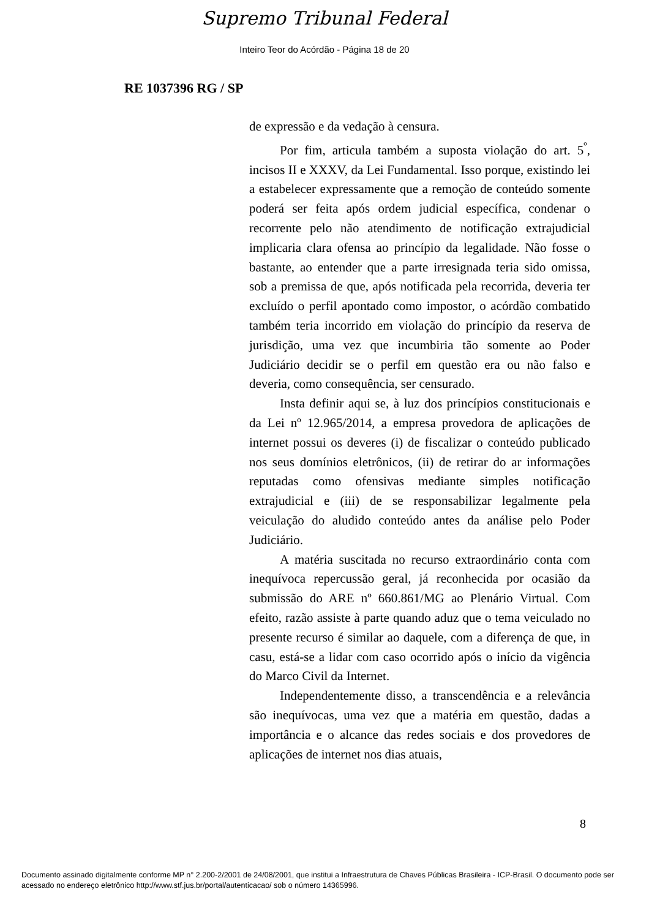Supremo Tribunal Federal
Inteiro Teor do Acórdão - Página 18 de 20
RE 1037396 RG / SP
de expressão e da vedação à censura.
Por fim, articula também a suposta violação do art. 5<sup>º</sup>, incisos II e XXXV, da Lei Fundamental. Isso porque, existindo lei a estabelecer expressamente que a remoção de conteúdo somente poderá ser feita após ordem judicial específica, condenar o recorrente pelo não atendimento de notificação extrajudicial implicaria clara ofensa ao princípio da legalidade. Não fosse o bastante, ao entender que a parte irresignada teria sido omissa, sob a premissa de que, após notificada pela recorrida, deveria ter excluído o perfil apontado como impostor, o acórdão combatido também teria incorrido em violação do princípio da reserva de jurisdição, uma vez que incumbiria tão somente ao Poder Judiciário decidir se o perfil em questão era ou não falso e deveria, como consequência, ser censurado.
Insta definir aqui se, à luz dos princípios constitucionais e da Lei nº 12.965/2014, a empresa provedora de aplicações de internet possui os deveres (i) de fiscalizar o conteúdo publicado nos seus domínios eletrônicos, (ii) de retirar do ar informações reputadas como ofensivas mediante simples notificação extrajudicial e (iii) de se responsabilizar legalmente pela veiculação do aludido conteúdo antes da análise pelo Poder Judiciário.
A matéria suscitada no recurso extraordinário conta com inequívoca repercussão geral, já reconhecida por ocasião da submissão do ARE nº 660.861/MG ao Plenário Virtual. Com efeito, razão assiste à parte quando aduz que o tema veiculado no presente recurso é similar ao daquele, com a diferença de que, in casu, está-se a lidar com caso ocorrido após o início da vigência do Marco Civil da Internet.
Independentemente disso, a transcendência e a relevância são inequívocas, uma vez que a matéria em questão, dadas a importância e o alcance das redes sociais e dos provedores de aplicações de internet nos dias atuais,
8
Documento assinado digitalmente conforme MP n° 2.200-2/2001 de 24/08/2001, que institui a Infraestrutura de Chaves Públicas Brasileira - ICP-Brasil. O documento pode ser acessado no endereço eletrônico http://www.stf.jus.br/portal/autenticacao/ sob o número 14365996.